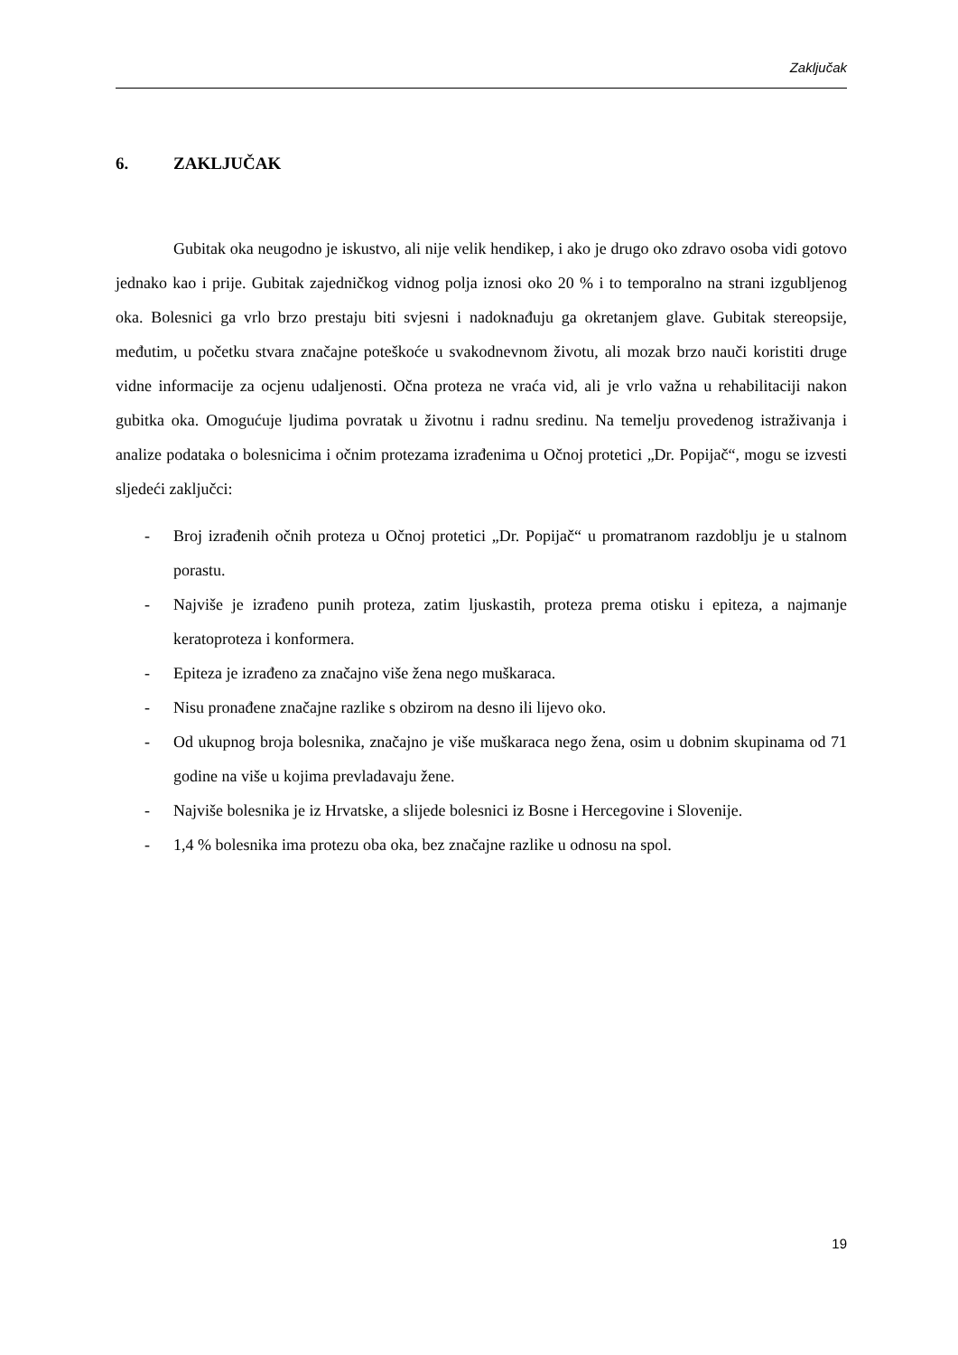Zaključak
6. ZAKLJUČAK
Gubitak oka neugodno je iskustvo, ali nije velik hendikep, i ako je drugo oko zdravo osoba vidi gotovo jednako kao i prije. Gubitak zajedničkog vidnog polja iznosi oko 20 % i to temporalno na strani izgubljenog oka. Bolesnici ga vrlo brzo prestaju biti svjesni i nadoknađuju ga okretanjem glave. Gubitak stereopsije, međutim, u početku stvara značajne poteškoće u svakodnevnom životu, ali mozak brzo nauči koristiti druge vidne informacije za ocjenu udaljenosti. Očna proteza ne vraća vid, ali je vrlo važna u rehabilitaciji nakon gubitka oka. Omogućuje ljudima povratak u životnu i radnu sredinu. Na temelju provedenog istraživanja i analize podataka o bolesnicima i očnim protezama izrađenima u Očnoj protetici „Dr. Popijač“, mogu se izvesti sljedeći zaključci:
- Broj izrađenih očnih proteza u Očnoj protetici „Dr. Popijač“ u promatranom razdoblju je u stalnom porastu.
- Najviše je izrađeno punih proteza, zatim ljuskastih, proteza prema otisku i epiteza, a najmanje keratoproteza i konformera.
- Epiteza je izrađeno za značajno više žena nego muškaraca.
- Nisu pronađene značajne razlike s obzirom na desno ili lijevo oko.
- Od ukupnog broja bolesnika, značajno je više muškaraca nego žena, osim u dobnim skupinama od 71 godine na više u kojima prevladavaju žene.
- Najviše bolesnika je iz Hrvatske, a slijede bolesnici iz Bosne i Hercegovine i Slovenije.
- 1,4 % bolesnika ima protezu oba oka, bez značajne razlike u odnosu na spol.
19